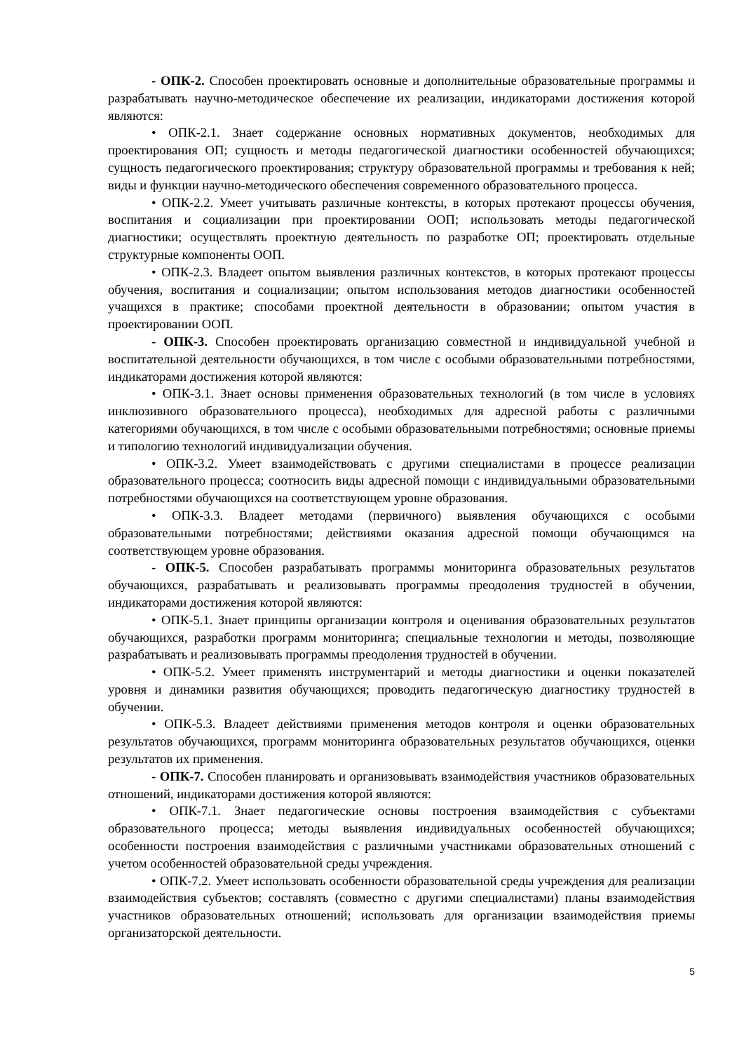- ОПК-2. Способен проектировать основные и дополнительные образовательные программы и разрабатывать научно-методическое обеспечение их реализации, индикаторами достижения которой являются:
• ОПК-2.1. Знает содержание основных нормативных документов, необходимых для проектирования ОП; сущность и методы педагогической диагностики особенностей обучающихся; сущность педагогического проектирования; структуру образовательной программы и требования к ней; виды и функции научно-методического обеспечения современного образовательного процесса.
• ОПК-2.2. Умеет учитывать различные контексты, в которых протекают процессы обучения, воспитания и социализации при проектировании ООП; использовать методы педагогической диагностики; осуществлять проектную деятельность по разработке ОП; проектировать отдельные структурные компоненты ООП.
• ОПК-2.3. Владеет опытом выявления различных контекстов, в которых протекают процессы обучения, воспитания и социализации; опытом использования методов диагностики особенностей учащихся в практике; способами проектной деятельности в образовании; опытом участия в проектировании ООП.
- ОПК-3. Способен проектировать организацию совместной и индивидуальной учебной и воспитательной деятельности обучающихся, в том числе с особыми образовательными потребностями, индикаторами достижения которой являются:
• ОПК-3.1. Знает основы применения образовательных технологий (в том числе в условиях инклюзивного образовательного процесса), необходимых для адресной работы с различными категориями обучающихся, в том числе с особыми образовательными потребностями; основные приемы и типологию технологий индивидуализации обучения.
• ОПК-3.2. Умеет взаимодействовать с другими специалистами в процессе реализации образовательного процесса; соотносить виды адресной помощи с индивидуальными образовательными потребностями обучающихся на соответствующем уровне образования.
• ОПК-3.3. Владеет методами (первичного) выявления обучающихся с особыми образовательными потребностями; действиями оказания адресной помощи обучающимся на соответствующем уровне образования.
- ОПК-5. Способен разрабатывать программы мониторинга образовательных результатов обучающихся, разрабатывать и реализовывать программы преодоления трудностей в обучении, индикаторами достижения которой являются:
• ОПК-5.1. Знает принципы организации контроля и оценивания образовательных результатов обучающихся, разработки программ мониторинга; специальные технологии и методы, позволяющие разрабатывать и реализовывать программы преодоления трудностей в обучении.
• ОПК-5.2. Умеет применять инструментарий и методы диагностики и оценки показателей уровня и динамики развития обучающихся; проводить педагогическую диагностику трудностей в обучении.
• ОПК-5.3. Владеет действиями применения методов контроля и оценки образовательных результатов обучающихся, программ мониторинга образовательных результатов обучающихся, оценки результатов их применения.
- ОПК-7. Способен планировать и организовывать взаимодействия участников образовательных отношений, индикаторами достижения которой являются:
• ОПК-7.1. Знает педагогические основы построения взаимодействия с субъектами образовательного процесса; методы выявления индивидуальных особенностей обучающихся; особенности построения взаимодействия с различными участниками образовательных отношений с учетом особенностей образовательной среды учреждения.
• ОПК-7.2. Умеет использовать особенности образовательной среды учреждения для реализации взаимодействия субъектов; составлять (совместно с другими специалистами) планы взаимодействия участников образовательных отношений; использовать для организации взаимодействия приемы организаторской деятельности.
5